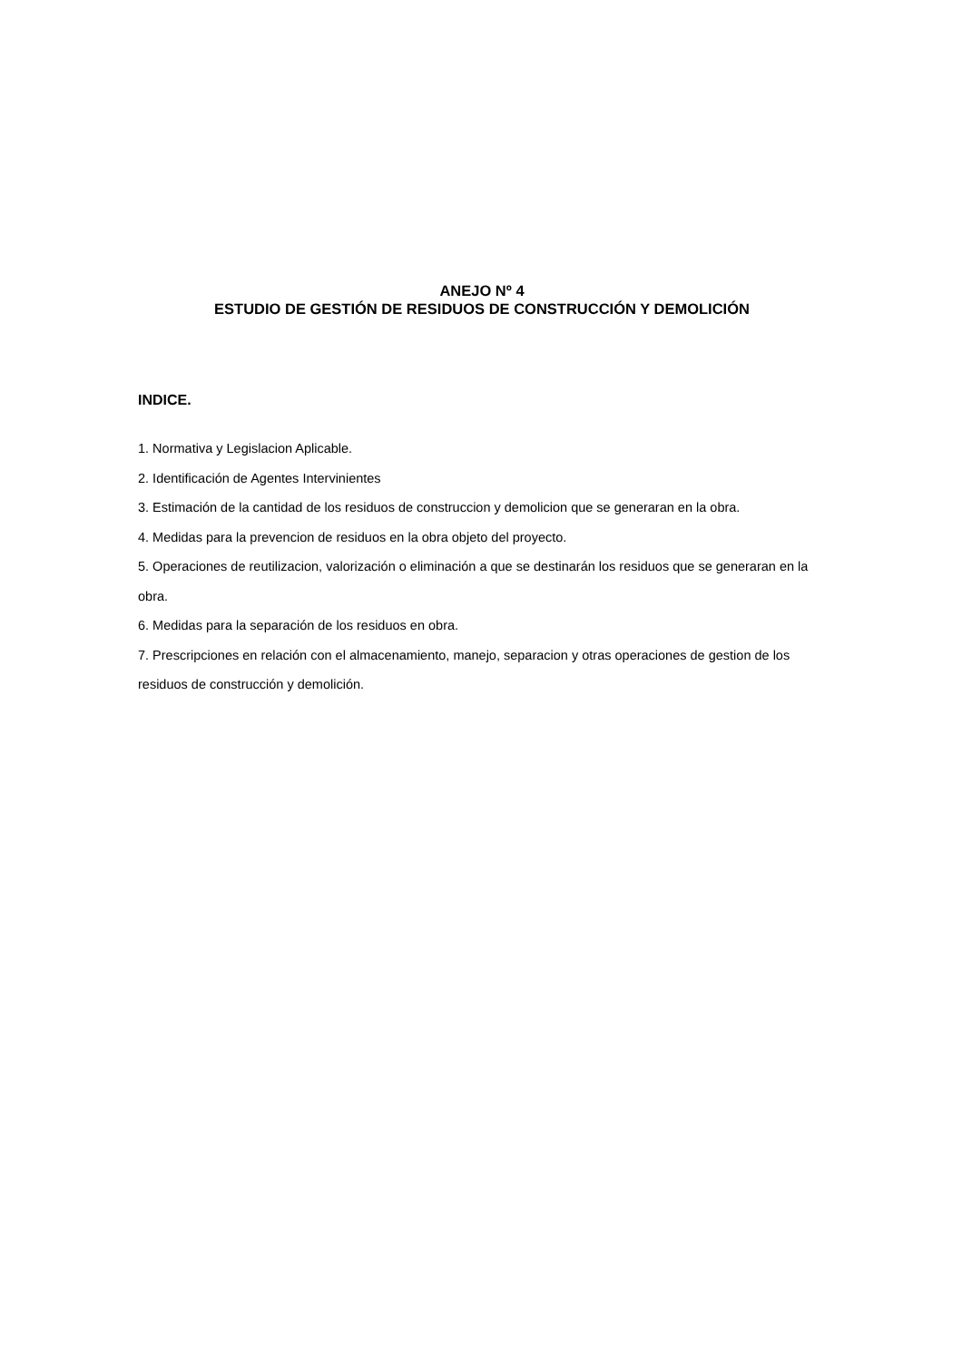ANEJO Nº 4
ESTUDIO DE GESTIÓN DE RESIDUOS DE CONSTRUCCIÓN Y DEMOLICIÓN
INDICE.
1. Normativa y Legislacion Aplicable.
2. Identificación de Agentes Intervinientes
3. Estimación de la cantidad de los residuos de construccion y demolicion que se generaran en la obra.
4. Medidas para la prevencion de residuos en la obra objeto del proyecto.
5. Operaciones de reutilizacion, valorización o eliminación a que se destinarán los residuos que se generaran en la obra.
6. Medidas para la separación de los residuos en obra.
7. Prescripciones en relación con el almacenamiento, manejo, separacion y otras operaciones de gestion de los residuos de construcción y demolición.